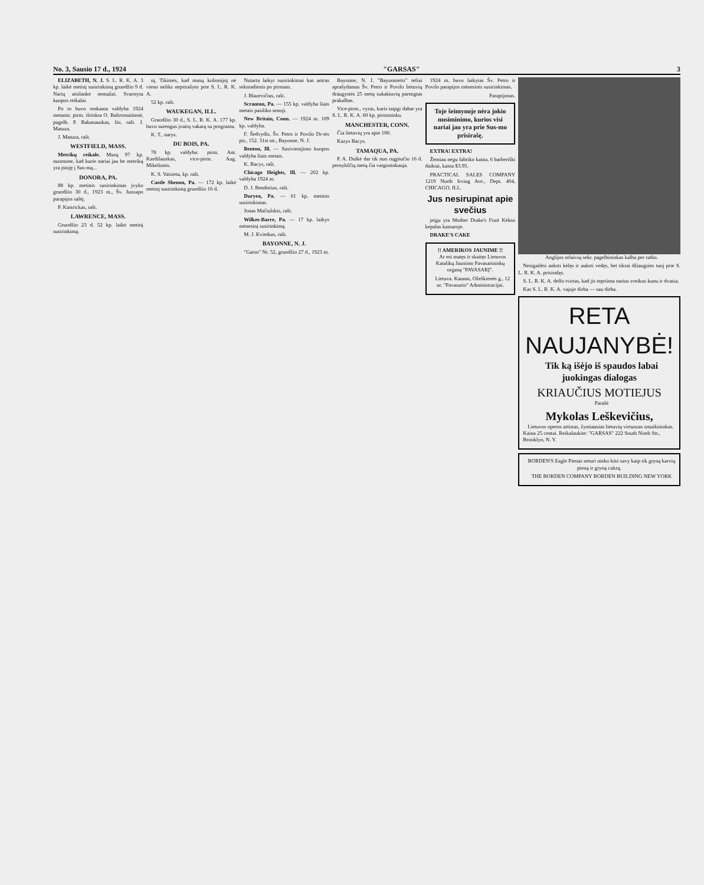No. 3, Sausio 17 d., 1924 "GARSAS" 3
ELIZABETH, N. J. S. L. R. K. A. 3 kp. laikė metinį susirinkimą gruodžio 9 d. Narių atsilankė nemažai. Svarstyta kuopos reikalai.
Po to buvo renkama valdyba 1924 metams: pirm. išrinkta O. Baltromaitienė, pagelb. P. Bakanauskas, fin. rašt. J. Matuza.
J. Matuza, rašt.
WESTFIELD, MASS.
Metrikų reikale. Musų 97 kp. nuomone, kad kurie nariai jau be metrikų yra įstoję į Sus-mą...
DONORA, PA.
88 kp. metinis susirinkimas įvyko gruodžio 30 d., 1923 m., Šv. Juozapo parapijos salėj.
P. Kastrickas, rašt.
LAWRENCE, MASS.
Gruodžio 23 d. 52 kp. laikė metinį susirinkimą.
nį. Tikimės, kad musų kolionijoj nė vieno neliks neprirašyto prie S. L. R. K. A.
52 kp. rašt.
WAUKEGAN, ILL.
Gruodžio 30 d., S. L. R. K. A. 177 kp. buvo surengus įvairų vakarą su programu.
K. T., narys.
DU BOIS, PA.
78 kp. valdyba: pirm. Ant. Kardišauskas, vice-pirm. Aug. Mikelionis.
K. S. Vaisieta, kp. rašt.
Castle Shenon, Pa. — 172 kp. laikė metinį susirinkimą gruodžio 16 d.
Nutarta laikyt susirinkimai kas antras sekmadienis po pirmam.
J. Blazevičius, rašt.
Scranton, Pa. — 155 kp. valdyba šiais metais pasiliko senoji.
New Britain, Conn. — 1924 m. 109 kp. valdyba.
F. Šedvydis, Šv. Petro ir Povilo Dr-tės pir., 152. 31st str., Bayonne, N. J.
Benton, Ill. — Susivienijimo kuopos valdyba šiais metais.
K. Bacys, rašt.
Chicago Heights, Ill. — 202 kp. valdyba 1924 m.
D. J. Bendorius, rašt.
Duryea, Pa. — 61 kp. metinis susirinkimas.
Jonas Mačiulskis, rašt.
Wilkes-Barre, Pa. — 17 kp. laikys mėnesinį susirinkimą.
M. J. Kvietkus, rašt.
BAYONNE, N. J.
"Garso" Nr. 52, gruodžio 27 d., 1923 m.
Bayonne, N. J. "Bayonnietis" tefiai aprašydamas Šv. Petro ir Povilo lietuvių draugystės 25 metų sukaktuvių parengtas prakalbas.
Vice-pirm., vyras, kuris taipgi dabar yra S. L. R. K. A. 60 kp. pirmininku.
MANCHESTER, CONN.
Čia lietuvių yra apie 100.
Kazys Bacys.
TAMAQUA, PA.
P. A. Dulkė dar tik nuo rugpiučio 16 d. pernykščių metų čia vargoninkauja.
1924 m. buvo laikytas Šv. Petro ir Povilo parapijos mėnesinis susirinkimas.
Parapijonas.
Toje šeimynoje nėra jokio nusiminimo, kurios visi nariai jau yra prie Sus-mo prisirašę.
EXTRA! EXTRA!
Žemiau negu fabriko kaina, 6 barberiški daiktai, kaina $3.95.
PRACTICAL SALES COMPANY 1219 North Irving Ave., Dept. 404, CHICAGO, ILL.
Jus nesirupinat apie svečius
jeigu yra Mother Drake's Fruit Kėkso kepalas kamaroje.
DRAKE'S CAKE
!! AMERIKOS JAUNIME !!
Ar esi matęs ir skaitęs Lietuvos Katalikų Jaunimo Pavasarininkų organą "PAVASARĮ".
Lietuva. Kaunas, Ožeškienės g., 12 nr. "Pavasario" Administracijai.
Anglijos orlaivių sekr. pagelbininkas kalba per radio.
Nesigailėsi anksti kėlęs ir auksti vedęs, bet tikrai džiaugsies tuoj prie S. L. R. K. A. prisirašęs.
S. L. R. K. A. delfo tvirtas, kad jis tepriima narius sveikus kunu ir dvasia.
Kas S. L. R. K. A. vajuje dirba — sau dirba.
RETA NAUJANYBĖ!
Tik ką išėjo iš spaudos labai juokingas dialogas
KRIAUČIUS MOTIEJUS
Parašė
Mykolas Leškevičius,
Lietuvos operos artistas, žymiausias lietuvių virtuozas smuikininkas. Kaina 25 centai. Reikalaukite: "GARSAS" 222 South Ninth Str., Brooklyn, N. Y.
BORDEN'S Eagle Pienas neturi nieko kito savy kaip tik gryną karvių pieną ir gryną cukrų.
THE BORDEN COMPANY BORDEN BUILDING NEW YORK